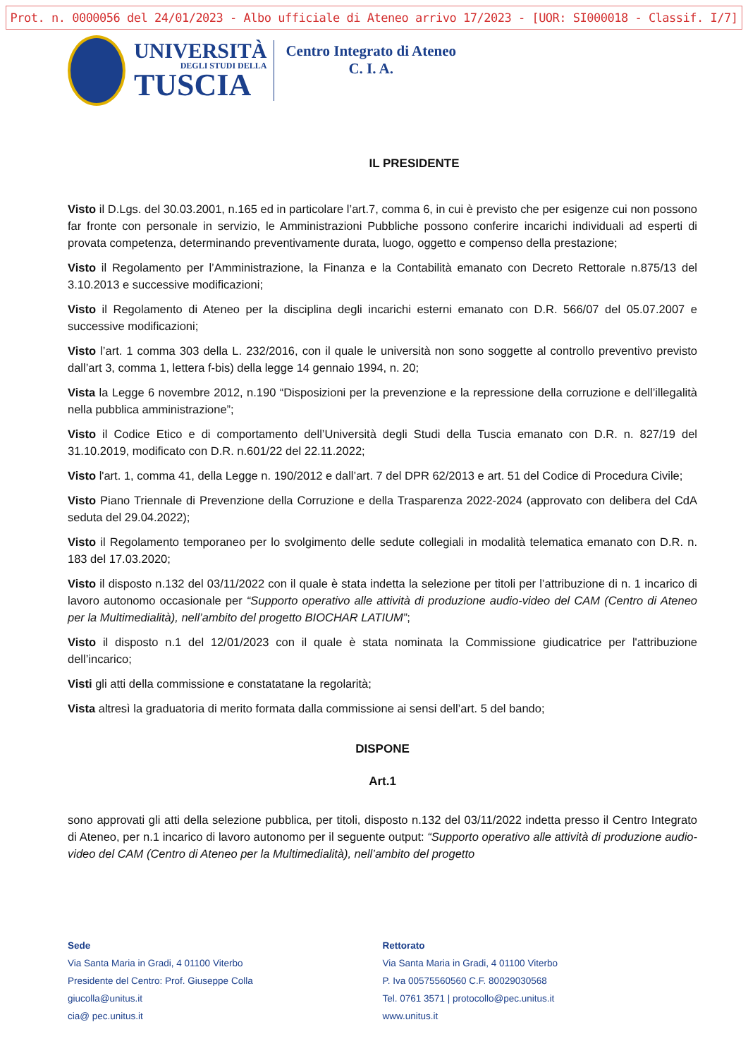Prot. n. 0000056 del 24/01/2023 - Albo ufficiale di Ateneo arrivo 17/2023 - [UOR: SI000018 - Classif. I/7]
UNIVERSITÀ
DEGLI STUDI DELLA
TUSCIA
Centro Integrato di Ateneo
C. I. A.
IL PRESIDENTE
Visto il D.Lgs. del 30.03.2001, n.165 ed in particolare l’art.7, comma 6, in cui è previsto che per esigenze cui non possono far fronte con personale in servizio, le Amministrazioni Pubbliche possono conferire incarichi individuali ad esperti di provata competenza, determinando preventivamente durata, luogo, oggetto e compenso della prestazione;
Visto il Regolamento per l’Amministrazione, la Finanza e la Contabilità emanato con Decreto Rettorale n.875/13 del 3.10.2013 e successive modificazioni;
Visto il Regolamento di Ateneo per la disciplina degli incarichi esterni emanato con D.R. 566/07 del 05.07.2007 e successive modificazioni;
Visto l’art. 1 comma 303 della L. 232/2016, con il quale le università non sono soggette al controllo preventivo previsto dall’art 3, comma 1, lettera f-bis) della legge 14 gennaio 1994, n. 20;
Vista la Legge 6 novembre 2012, n.190 “Disposizioni per la prevenzione e la repressione della corruzione e dell’illegalità nella pubblica amministrazione”;
Visto il Codice Etico e di comportamento dell’Università degli Studi della Tuscia emanato con D.R. n. 827/19 del 31.10.2019, modificato con D.R. n.601/22 del 22.11.2022;
Visto l'art. 1, comma 41, della Legge n. 190/2012 e dall’art. 7 del DPR 62/2013 e art. 51 del Codice di Procedura Civile;
Visto Piano Triennale di Prevenzione della Corruzione e della Trasparenza 2022-2024 (approvato con delibera del CdA seduta del 29.04.2022);
Visto il Regolamento temporaneo per lo svolgimento delle sedute collegiali in modalità telematica emanato con D.R. n. 183 del 17.03.2020;
Visto il disposto n.132 del 03/11/2022 con il quale è stata indetta la selezione per titoli per l’attribuzione di n. 1 incarico di lavoro autonomo occasionale per “Supporto operativo alle attività di produzione audio-video del CAM (Centro di Ateneo per la Multimedialità), nell’ambito del progetto BIOCHAR LATIUM”;
Visto il disposto n.1 del 12/01/2023 con il quale è stata nominata la Commissione giudicatrice per l'attribuzione dell’incarico;
Visti gli atti della commissione e constatatane la regolarità;
Vista altresì la graduatoria di merito formata dalla commissione ai sensi dell’art. 5 del bando;
DISPONE
Art.1
sono approvati gli atti della selezione pubblica, per titoli, disposto n.132 del 03/11/2022 indetta presso il Centro Integrato di Ateneo, per n.1 incarico di lavoro autonomo per il seguente output: “Supporto operativo alle attività di produzione audio-video del CAM (Centro di Ateneo per la Multimedialità), nell’ambito del progetto
Sede
Via Santa Maria in Gradi, 4 01100 Viterbo
Presidente del Centro: Prof. Giuseppe Colla
giucolla@unitus.it
cia@ pec.unitus.it
Rettorato
Via Santa Maria in Gradi, 4 01100 Viterbo
P. Iva 00575560560 C.F. 80029030568
Tel. 0761 3571 | protocollo@pec.unitus.it
www.unitus.it